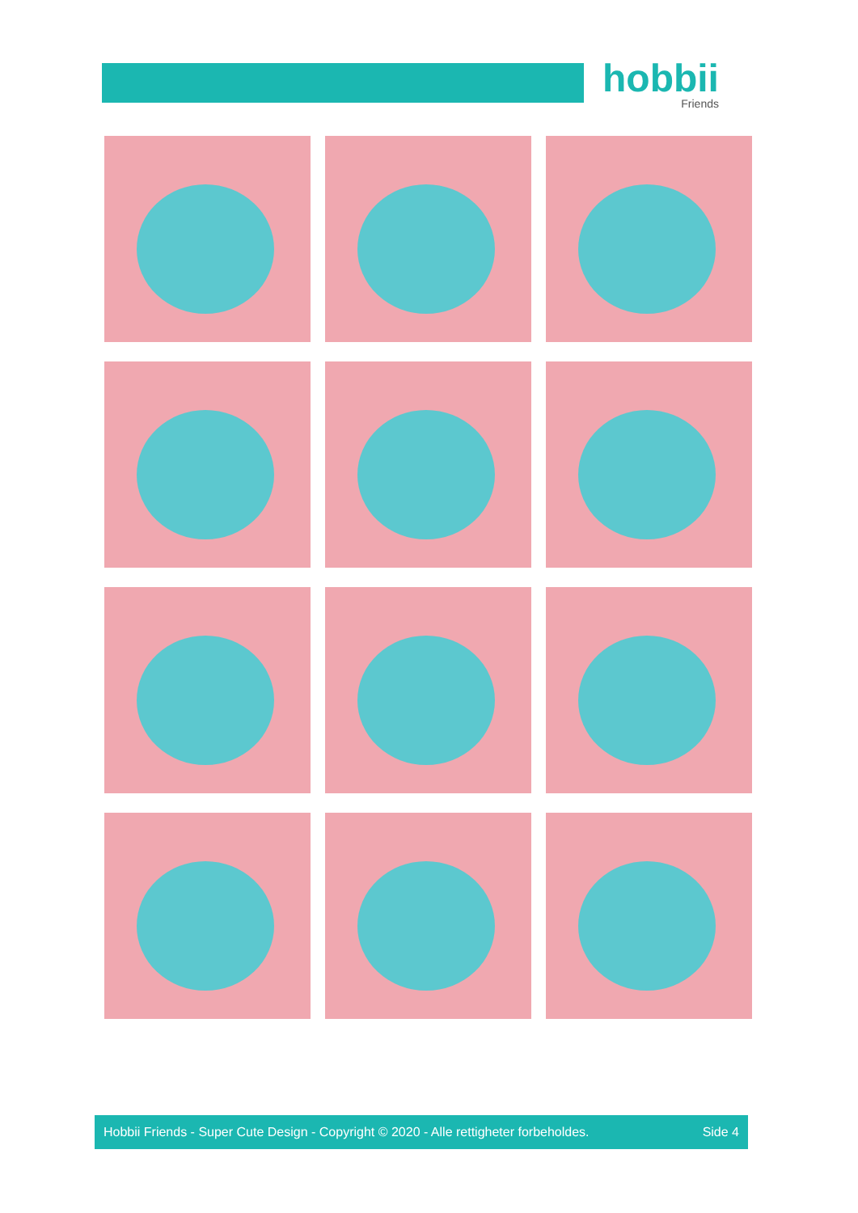hobbii
Friends
Hobbii Friends - Super Cute Design - Copyright © 2020 - Alle rettigheter forbeholdes. Side 4